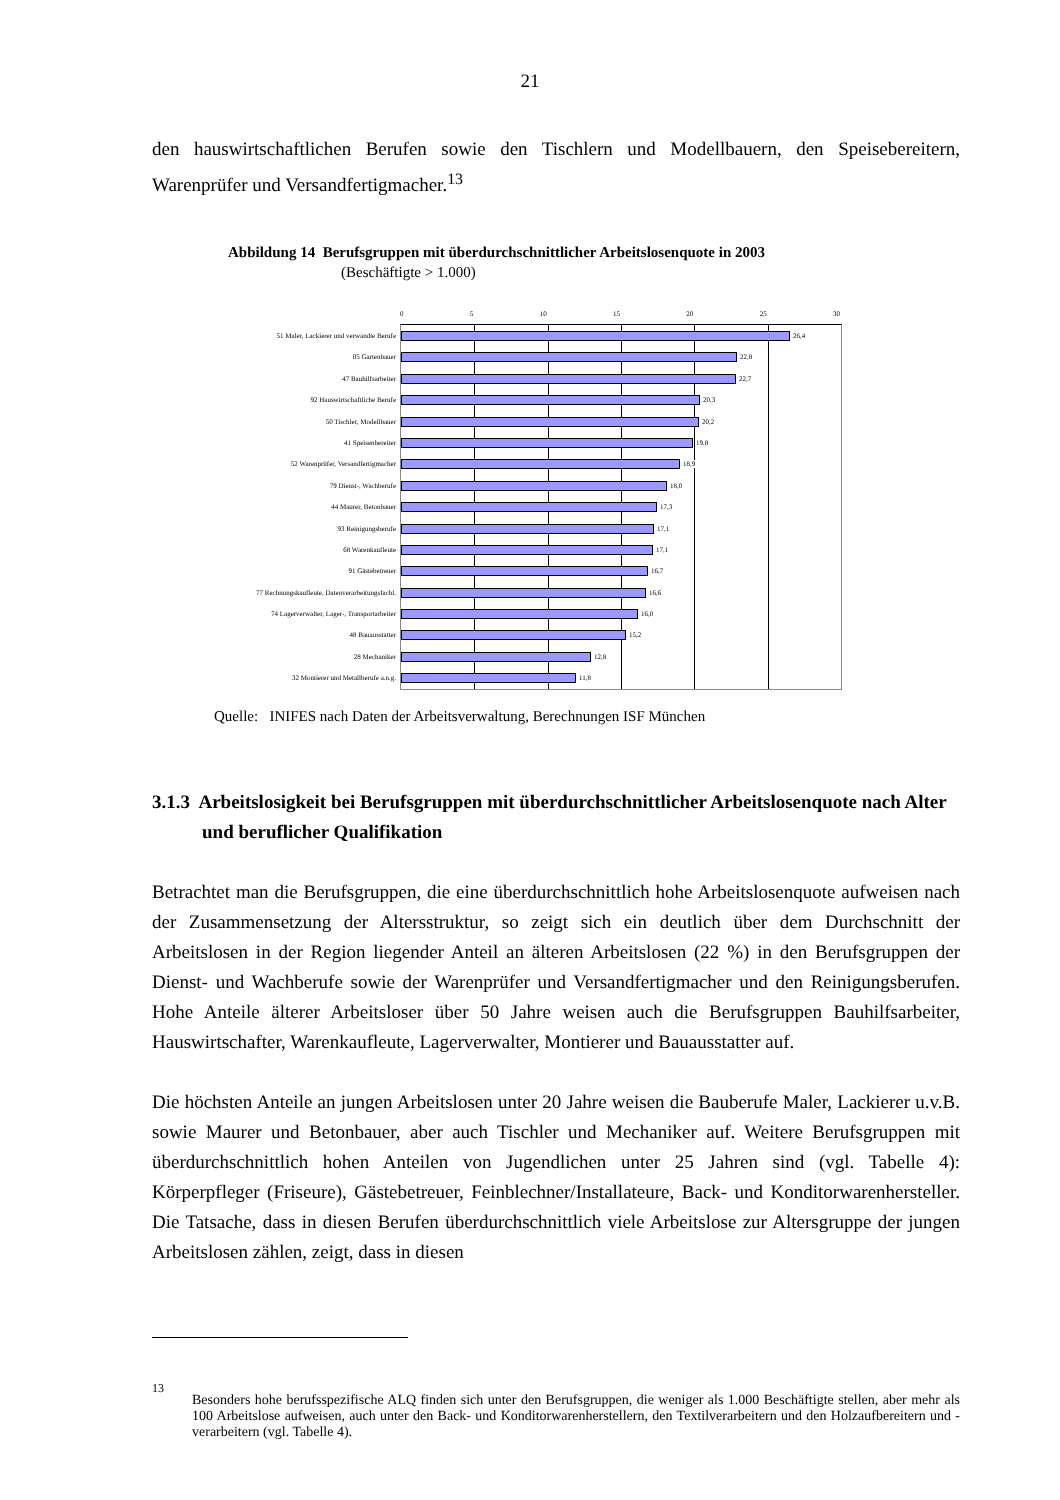21
den hauswirtschaftlichen Berufen sowie den Tischlern und Modellbauern, den Speisebereitern, Warenprüfer und Versandfertigmacher.<sup>13</sup>
Abbildung 14 Berufsgruppen mit überdurchschnittlicher Arbeitslosenquote in 2003
(Beschäftigte > 1.000)
0 5 10 15 20 25 30
51 Maler, Lackierer und verwandte Berufe
26,4
05 Gartenbauer
22,8
47 Bauhilfsarbeiter
22,7
92 Hauswirtschaftliche Berufe
20,3
50 Tischler, Modellbauer
20,2
41 Speisenbereiter
19,8
52 Warenprüfer, Versandfertigmacher
18,9
79 Dienst-, Wachberufe
18,0
44 Maurer, Betonbauer
17,3
93 Reinigungsberufe
17,1
68 Warenkaufleute
17,1
91 Gästebetreuer
16,7
77 Rechnungskaufleute, Datenverarbeitungsfachl.
16,6
74 Lagerverwalter, Lager-, Transportarbeiter
16,0
48 Bauausstatter
15,2
28 Mechaniker
12,8
32 Montierer und Metallberufe a.n.g.
11,8
Quelle: INIFES nach Daten der Arbeitsverwaltung, Berechnungen ISF München
3.1.3 Arbeitslosigkeit bei Berufsgruppen mit überdurchschnittlicher Arbeitslosenquote nach Alter und beruflicher Qualifikation
Betrachtet man die Berufsgruppen, die eine überdurchschnittlich hohe Arbeitslosenquote aufweisen nach der Zusammensetzung der Altersstruktur, so zeigt sich ein deutlich über dem Durchschnitt der Arbeitslosen in der Region liegender Anteil an älteren Arbeitslosen (22 %) in den Berufsgruppen der Dienst- und Wachberufe sowie der Warenprüfer und Versandfertigmacher und den Reinigungsberufen. Hohe Anteile älterer Arbeitsloser über 50 Jahre weisen auch die Berufsgruppen Bauhilfsarbeiter, Hauswirtschafter, Warenkaufleute, Lagerverwalter, Montierer und Bauausstatter auf.
Die höchsten Anteile an jungen Arbeitslosen unter 20 Jahre weisen die Bauberufe Maler, Lackierer u.v.B. sowie Maurer und Betonbauer, aber auch Tischler und Mechaniker auf. Weitere Berufsgruppen mit überdurchschnittlich hohen Anteilen von Jugendlichen unter 25 Jahren sind (vgl. Tabelle 4): Körperpfleger (Friseure), Gästebetreuer, Feinblechner/Installateure, Back- und Konditorwarenhersteller. Die Tatsache, dass in diesen Berufen überdurchschnittlich viele Arbeitslose zur Altersgruppe der jungen Arbeitslosen zählen, zeigt, dass in diesen
<sup>13</sup> Besonders hohe berufsspezifische ALQ finden sich unter den Berufsgruppen, die weniger als 1.000 Beschäftigte stellen, aber mehr als 100 Arbeitslose aufweisen, auch unter den Back- und Konditorwarenherstellern, den Textilverarbeitern und den Holzaufbereitern und -verarbeitern (vgl. Tabelle 4).